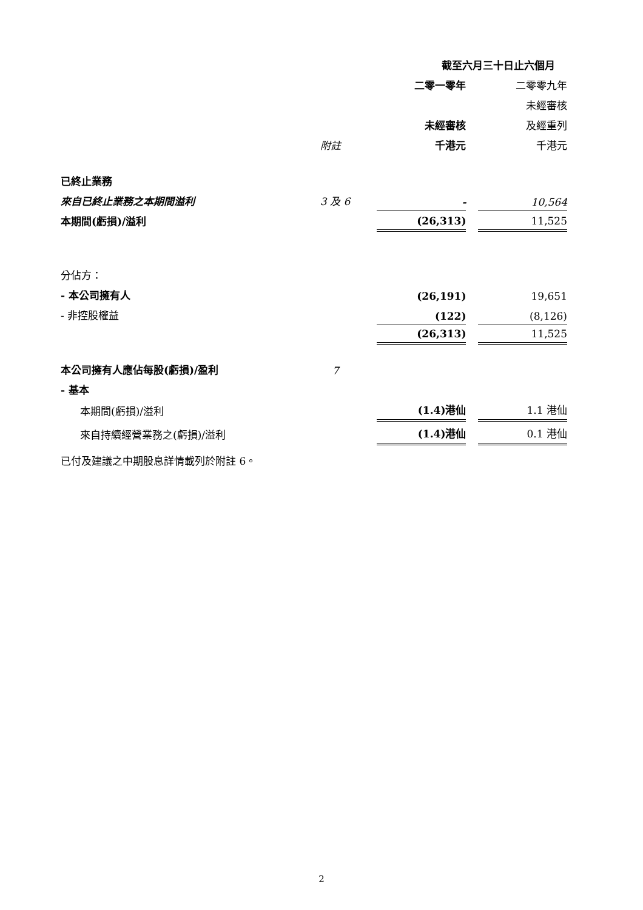| | | 截至六月三十日止六個月 | | |
| | | 二零一零年 | | 二零零九年 |
| | | | | 未經審核 |
| | | 未經審核 | | 及經重列 |
| | 附註 | 千港元 | | 千港元 |
| 已終止業務 | | | | |
| 來自已終止業務之本期間溢利 | 3 及 6 | - | | 10,564 |
| 本期間(虧損)/溢利 | | (26,313) | | 11,525 |
| 分佔方： | | | | |
| - 本公司擁有人 | | (26,191) | | 19,651 |
| - 非控股權益 | | (122) | | (8,126) |
| | | (26,313) | | 11,525 |
| 本公司擁有人應佔每股(虧損)/盈利 | 7 | | | |
| - 基本 | | | | |
| 本期間(虧損)/溢利 | | (1.4)港仙 | | 1.1 港仙 |
| 來自持續經營業務之(虧損)/溢利 | | (1.4)港仙 | | 0.1 港仙 |
已付及建議之中期股息詳情載列於附註 6。
2